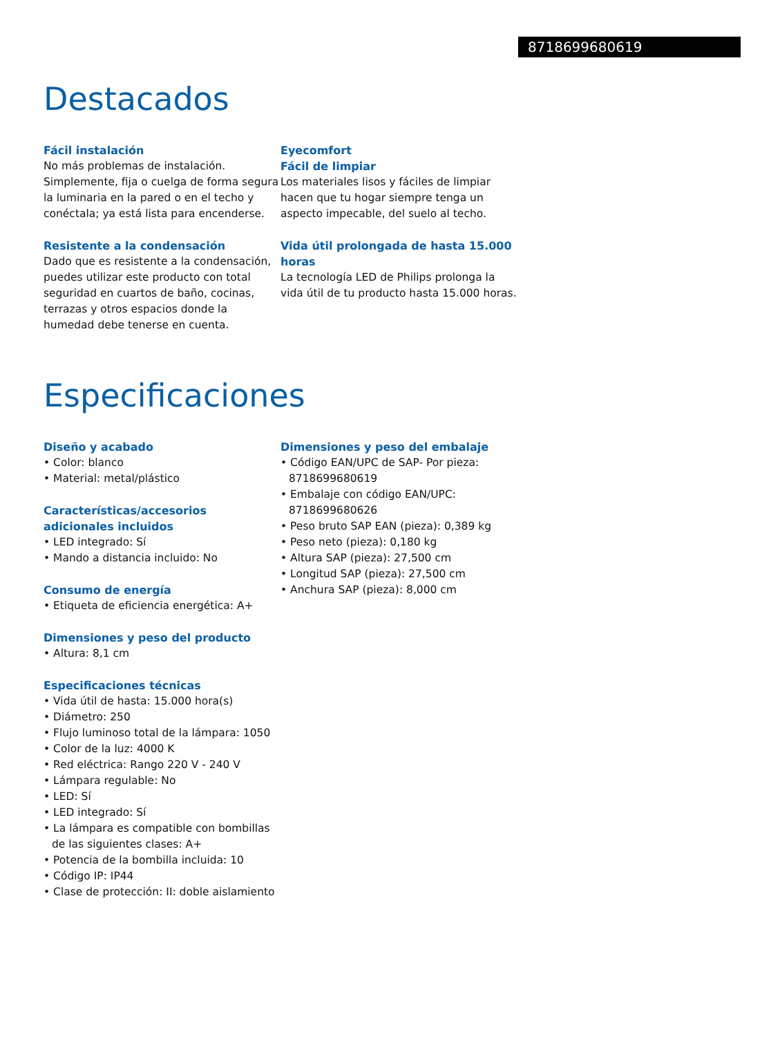8718699680619
Destacados
Fácil instalación
No más problemas de instalación. Simplemente, fija o cuelga de forma segura la luminaria en la pared o en el techo y conéctala; ya está lista para encenderse.
Resistente a la condensación
Dado que es resistente a la condensación, puedes utilizar este producto con total seguridad en cuartos de baño, cocinas, terrazas y otros espacios donde la humedad debe tenerse en cuenta.
Eyecomfort
Fácil de limpiar
Los materiales lisos y fáciles de limpiar hacen que tu hogar siempre tenga un aspecto impecable, del suelo al techo.
Vida útil prolongada de hasta 15.000 horas
La tecnología LED de Philips prolonga la vida útil de tu producto hasta 15.000 horas.
Especificaciones
Diseño y acabado
• Color: blanco
• Material: metal/plástico
Características/accesorios adicionales incluidos
• LED integrado: Sí
• Mando a distancia incluido: No
Consumo de energía
• Etiqueta de eficiencia energética: A+
Dimensiones y peso del producto
• Altura: 8,1 cm
Especificaciones técnicas
• Vida útil de hasta: 15.000 hora(s)
• Diámetro: 250
• Flujo luminoso total de la lámpara: 1050
• Color de la luz: 4000 K
• Red eléctrica: Rango 220 V - 240 V
• Lámpara regulable: No
• LED: Sí
• LED integrado: Sí
• La lámpara es compatible con bombillas de las siguientes clases: A+
• Potencia de la bombilla incluida: 10
• Código IP: IP44
• Clase de protección: II: doble aislamiento
Dimensiones y peso del embalaje
• Código EAN/UPC de SAP- Por pieza: 8718699680619
• Embalaje con código EAN/UPC: 8718699680626
• Peso bruto SAP EAN (pieza): 0,389 kg
• Peso neto (pieza): 0,180 kg
• Altura SAP (pieza): 27,500 cm
• Longitud SAP (pieza): 27,500 cm
• Anchura SAP (pieza): 8,000 cm